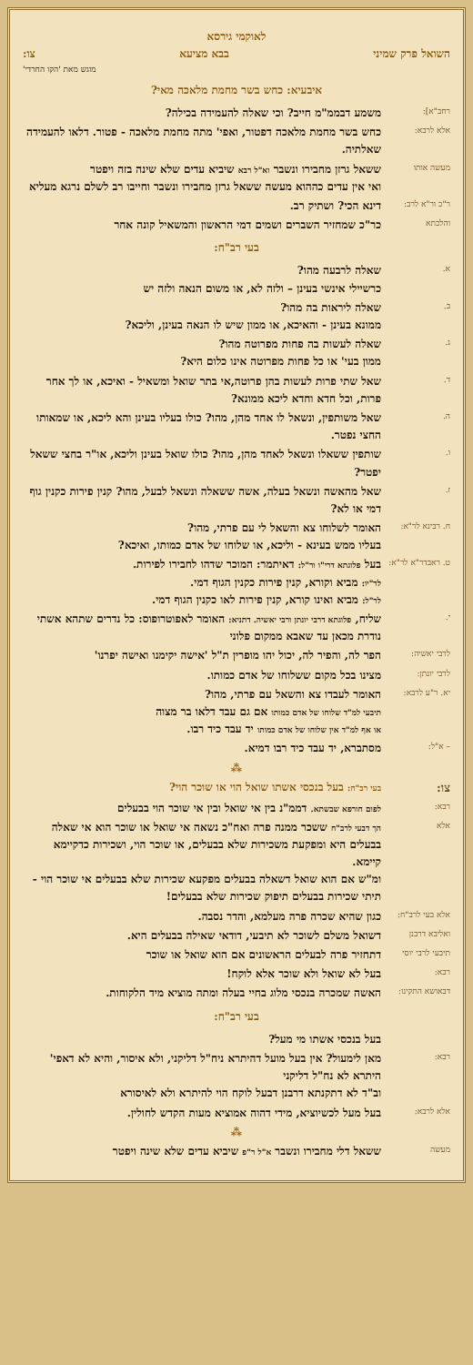לאוקמי גירסא
השואל פרק שמיני בבא מציעא צו:
מוגש מאת 'הקו החרדי'
איבעיא: כחש בשר מחמת מלאכה מאי?
רחב"א]:
משמע דבממ"מ חייב? וכי שאלה להעמידה בכילה?
אלא לרבא:
כחש בשר מחמת מלאכה דפטור, ואפי' מתה מחמת מלאכה - פטור. דלאו להעמידה שאלתיה.
מעשה אותו
ששאל גרזן מחבירו ונשבר וא"ל רבא שיביא עדים שלא שינה בזה ויפטר
ואי אין עדים כההוא מעשה ששאל גרזן מחבירו ונשבר וחייבו רב לשלם נרגא מעליא
ר"כ ור"א לרב:
דינא הכי? ושתיק רב.
והלכתא
כר"כ שמחזיר השברים ושמים דמי הראשון והמשאיל קונה אחר
בעי רב"ח:
א.
שאלה לרבעה מהו?
כרשיילי אינשי בעינן – ולזה לא, או משום הנאה ולזה יש
ב.
שאלה ליראות בה מהו?
ממונא בעינן - והאיכא, או ממון שיש לו הנאה בעינן, וליכא?
ג.
שאלה לעשות בה פחות מפרוטה מהו?
ממון בעי' או כל פחות מפרוטה אינו כלום היא?
ד.
שאל שתי פרות לעשות בהן פרוטה,אי בתר שואל ומשאיל - ואיכא, או לך אחר פרות, וכל חדא וחדא ליכא ממונא?
ה.
שאל משותפין, ונשאל לו אחד מהן, מהו? כולו בעליו בעינן והא ליכא, או שמאותו החצי נפטר.
ו.
שותפין ששאלו ונשאל לאחד מהן, מהו? כולו שואל בעינן וליכא, או"ר בחצי ששאל יפטר?
ז.
שאל מהאשה ונשאל בעלה, אשה ששאלה ונשאל לבעל, מהו? קנין פירות כקנין גוף דמי או לא?
ח. רבינא לר"א:
האומר לשלוחו צא והשאל לי עם פרתי, מהו?
בעליו ממש בעינא - וליכא, או שלוחו של אדם כמותו, ואיכא?
ט. ראבדר"א לר"א:
בעל פלוגתא דרי"ו ור"ל: דאיתמר: המוכר שדהו לחבירו לפירות.
לר"יו: מביא וקורא, קנין פירות כקנין הגוף דמי.
לר"ל: מביא ואינו קורא, קנין פירות לאו כקנין הגוף דמי.
י.
שליח, פלוגתא דרבי יונתן ורבי יאשיה. דתניא: האומר לאפוטרופוס: כל נדרים שתהא אשתי נודרת מכאן עד שאבא ממקום פלוני
לרבי יאשיה:
הפר לה, והפיר לה, יכול יהו מופרין ת"ל 'אישה יקימנו ואישה יפרנו'
לרבי יונתן:
מצינו בכל מקום ששלוחו של אדם כמותו.
יא. ר"ע לרבא:
האומר לעבדו צא והשאל עם פרתי, מהו?
תיבעי למ"ד שלוחו של אדם כמותו אם גם עבד דלאו בר מצוה
או אף למ"ד אין שלוחו של אדם כמותו יד עבד כיד רבו.
– א"ל:
מסתברא, יד עבד כיד רבו דמיא.
⁂
צו:
בעי רב"ח: בעל בנכסי אשתו שואל הוי או שוכר הוי?
רבא: לפום חורפא שבשתא. דממ"נ בין אי שואל ובין אי שוכר הוי בבעלים
אלא הך דבעי לרב"ח ששכר ממנה פרה ואח"כ נשאה אי שואל או שוכר הוא אי שאלה בבעלים היא ומפקעת משכירות שלא בבעלים, או שוכר הוי, ושכירות כדקיימא קיימא.
ומ"ש אם הוא שואל דשאלה בבעלים מפקעא שכירות שלא בבעלים אי שוכר הוי - תיתי שכירות בבעלים תיפוק שכירות שלא בבעלים!
אלא בעי לרב"ח:
כגון שהיא שכרה פרה מעלמא, והדר נסבה.
ואליבא דרבנן
דשואל משלם לשוכר לא תיבעי, דודאי שאילה בבעלים היא.
תיבעי לרבי יוסי
דתחזיר פרה לבעלים הראשונים אם הוא שואל או שוכר
רבא:
בעל לא שואל ולא שוכר אלא לוקח!
דבאושא התקינו:
האשה שמכרה בנכסי מלוג בחיי בעלה ומתה מוציא מיד הלקוחות.
בעי רב"ח:
בעל בנכסי אשתו מי מעל?
רבא:
מאן לימעול? אין בעל מועל דהיתרא ניח"ל דליקני, ולא איסור, והיא לא דאפי' היתרא לא נח"ל דליקני
וב"ד לא דתקנתא דרבנן דבעל לוקח הוי להיתרא ולא לאיסורא
אלא לרבא:
בעל מעל לכשיוציא, מידי דהוה אמוציא מעות הקדש לחולין.
⁂
מעשה
ששאל דלי מחבירו ונשבר א"ל ר"פ שיביא עדים שלא שינה ויפטר